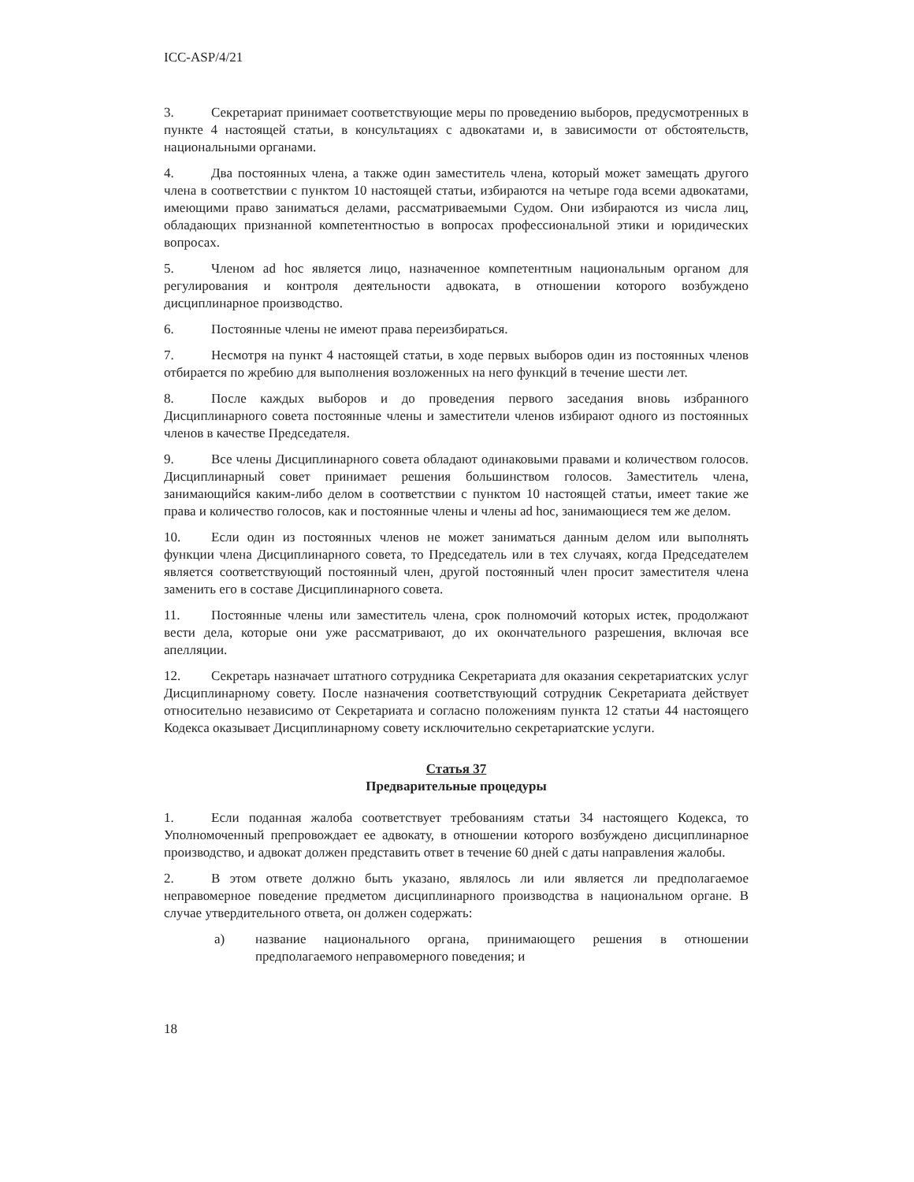ICC-ASP/4/21
3. Секретариат принимает соответствующие меры по проведению выборов, предусмотренных в пункте 4 настоящей статьи, в консультациях с адвокатами и, в зависимости от обстоятельств, национальными органами.
4. Два постоянных члена, а также один заместитель члена, который может замещать другого члена в соответствии с пунктом 10 настоящей статьи, избираются на четыре года всеми адвокатами, имеющими право заниматься делами, рассматриваемыми Судом. Они избираются из числа лиц, обладающих признанной компетентностью в вопросах профессиональной этики и юридических вопросах.
5. Членом ad hoc является лицо, назначенное компетентным национальным органом для регулирования и контроля деятельности адвоката, в отношении которого возбуждено дисциплинарное производство.
6. Постоянные члены не имеют права переизбираться.
7. Несмотря на пункт 4 настоящей статьи, в ходе первых выборов один из постоянных членов отбирается по жребию для выполнения возложенных на него функций в течение шести лет.
8. После каждых выборов и до проведения первого заседания вновь избранного Дисциплинарного совета постоянные члены и заместители членов избирают одного из постоянных членов в качестве Председателя.
9. Все члены Дисциплинарного совета обладают одинаковыми правами и количеством голосов. Дисциплинарный совет принимает решения большинством голосов. Заместитель члена, занимающийся каким-либо делом в соответствии с пунктом 10 настоящей статьи, имеет такие же права и количество голосов, как и постоянные члены и члены ad hoc, занимающиеся тем же делом.
10. Если один из постоянных членов не может заниматься данным делом или выполнять функции члена Дисциплинарного совета, то Председатель или в тех случаях, когда Председателем является соответствующий постоянный член, другой постоянный член просит заместителя члена заменить его в составе Дисциплинарного совета.
11. Постоянные члены или заместитель члена, срок полномочий которых истек, продолжают вести дела, которые они уже рассматривают, до их окончательного разрешения, включая все апелляции.
12. Секретарь назначает штатного сотрудника Секретариата для оказания секретариатских услуг Дисциплинарному совету. После назначения соответствующий сотрудник Секретариата действует относительно независимо от Секретариата и согласно положениям пункта 12 статьи 44 настоящего Кодекса оказывает Дисциплинарному совету исключительно секретариатские услуги.
Статья 37
Предварительные процедуры
1. Если поданная жалоба соответствует требованиям статьи 34 настоящего Кодекса, то Уполномоченный препровождает ее адвокату, в отношении которого возбуждено дисциплинарное производство, и адвокат должен представить ответ в течение 60 дней с даты направления жалобы.
2. В этом ответе должно быть указано, являлось ли или является ли предполагаемое неправомерное поведение предметом дисциплинарного производства в национальном органе. В случае утвердительного ответа, он должен содержать:
a) название национального органа, принимающего решения в отношении предполагаемого неправомерного поведения; и
18